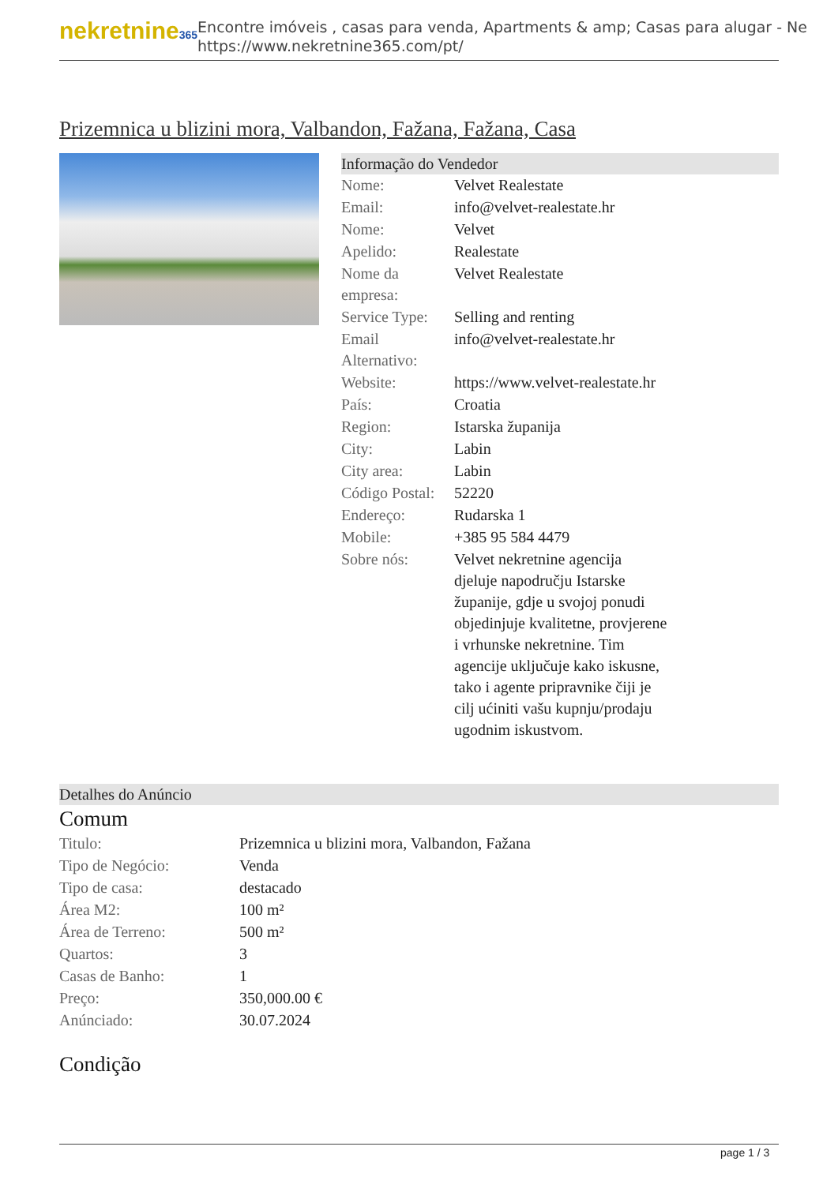nekretnine365
Encontre imóveis , casas para venda, Apartments & amp; Casas para alugar - Ne
https://www.nekretnine365.com/pt/
Prizemnica u blizini mora, Valbandon, Fažana, Fažana, Casa
Informação do Vendedor
| Nome: | Velvet Realestate |
| Email: | info@velvet-realestate.hr |
| Nome: | Velvet |
| Apelido: | Realestate |
| Nome da empresa: | Velvet Realestate |
| Service Type: | Selling and renting |
| Email Alternativo: | info@velvet-realestate.hr |
| Website: | https://www.velvet-realestate.hr |
| País: | Croatia |
| Region: | Istarska županija |
| City: | Labin |
| City area: | Labin |
| Código Postal: | 52220 |
| Endereço: | Rudarska 1 |
| Mobile: | +385 95 584 4479 |
| Sobre nós: | Velvet nekretnine agencija djeluje napodručju Istarske županije, gdje u svojoj ponudi objedinjuje kvalitetne, provjerene i vrhunske nekretnine. Tim agencije uključuje kako iskusne, tako i agente pripravnike čiji je cilj ućiniti vašu kupnju/prodaju ugodnim iskustvom. |
Detalhes do Anúncio
Comum
| Titulo: | Prizemnica u blizini mora, Valbandon, Fažana |
| Tipo de Negócio: | Venda |
| Tipo de casa: | destacado |
| Área M2: | 100 m² |
| Área de Terreno: | 500 m² |
| Quartos: | 3 |
| Casas de Banho: | 1 |
| Preço: | 350,000.00 € |
| Anúnciado: | 30.07.2024 |
Condição
page 1 / 3